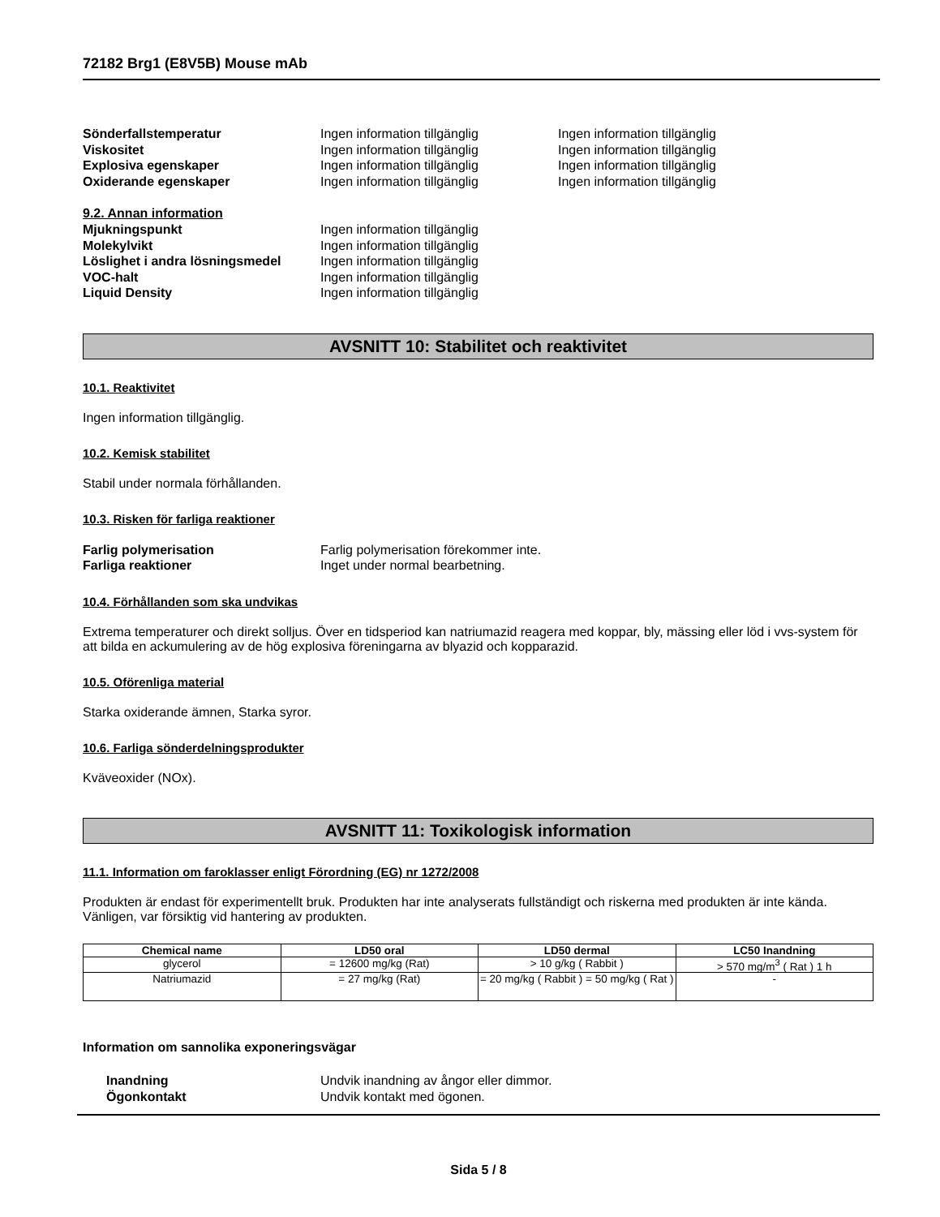72182 Brg1 (E8V5B) Mouse mAb
| Sönderfallstemperatur | Ingen information tillgänglig | Ingen information tillgänglig |
| Viskositet | Ingen information tillgänglig | Ingen information tillgänglig |
| Explosiva egenskaper | Ingen information tillgänglig | Ingen information tillgänglig |
| Oxiderande egenskaper | Ingen information tillgänglig | Ingen information tillgänglig |
9.2. Annan information
| Mjukningspunkt | Ingen information tillgänglig |
| Molekylvikt | Ingen information tillgänglig |
| Löslighet i andra lösningsmedel | Ingen information tillgänglig |
| VOC-halt | Ingen information tillgänglig |
| Liquid Density | Ingen information tillgänglig |
AVSNITT 10: Stabilitet och reaktivitet
10.1. Reaktivitet
Ingen information tillgänglig.
10.2. Kemisk stabilitet
Stabil under normala förhållanden.
10.3. Risken för farliga reaktioner
| Farlig polymerisation | Farlig polymerisation förekommer inte. |
| Farliga reaktioner | Inget under normal bearbetning. |
10.4. Förhållanden som ska undvikas
Extrema temperaturer och direkt solljus. Över en tidsperiod kan natriumazid reagera med koppar, bly, mässing eller löd i vvs-system för att bilda en ackumulering av de hög explosiva föreningarna av blyazid och kopparazid.
10.5. Oförenliga material
Starka oxiderande ämnen, Starka syror.
10.6. Farliga sönderdelningsprodukter
Kväveoxider (NOx).
AVSNITT 11: Toxikologisk information
11.1. Information om faroklasser enligt Förordning (EG) nr 1272/2008
Produkten är endast för experimentellt bruk. Produkten har inte analyserats fullständigt och riskerna med produkten är inte kända. Vänligen, var försiktig vid hantering av produkten.
| Chemical name | LD50 oral | LD50 dermal | LC50 Inandning |
| --- | --- | --- | --- |
| glycerol | = 12600 mg/kg (Rat) | > 10 g/kg ( Rabbit ) | > 570 mg/m<sup>3</sup> ( Rat ) 1 h |
| Natriumazid | = 27 mg/kg (Rat) | = 20 mg/kg ( Rabbit ) = 50 mg/kg ( Rat ) | - |
Information om sannolika exponeringsvägar
| Inandning | Undvik inandning av ångor eller dimmor. |
| Ögonkontakt | Undvik kontakt med ögonen. |
Sida 5 / 8